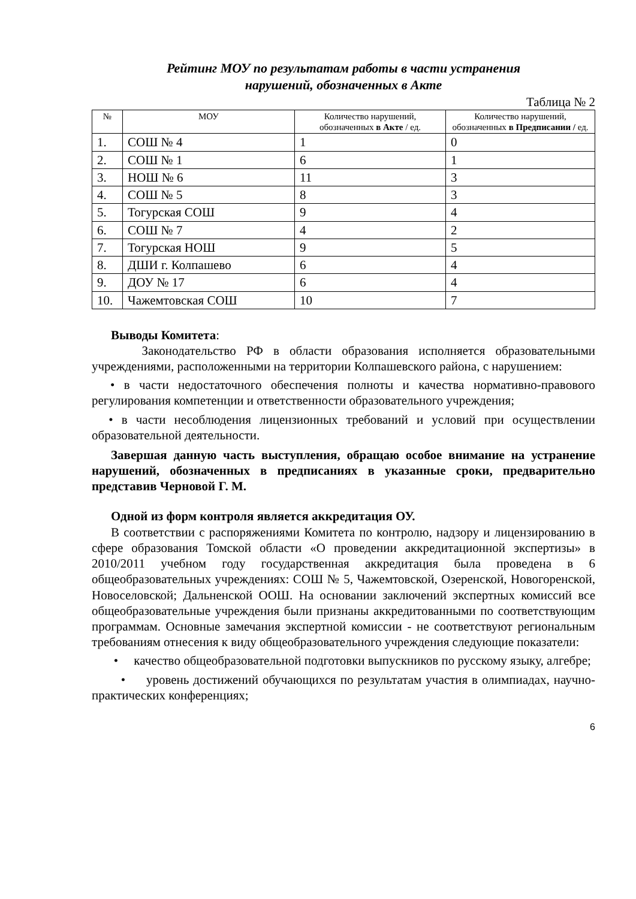Рейтинг МОУ по результатам работы в части устранения
нарушений, обозначенных в Акте
Таблица № 2
| № | МОУ | Количество нарушений, обозначенных в Акте / ед. | Количество нарушений, обозначенных в Предписании / ед. |
| --- | --- | --- | --- |
| 1. | СОШ № 4 | 1 | 0 |
| 2. | СОШ № 1 | 6 | 1 |
| 3. | НОШ № 6 | 11 | 3 |
| 4. | СОШ № 5 | 8 | 3 |
| 5. | Тогурская СОШ | 9 | 4 |
| 6. | СОШ № 7 | 4 | 2 |
| 7. | Тогурская НОШ | 9 | 5 |
| 8. | ДШИ г. Колпашево | 6 | 4 |
| 9. | ДОУ № 17 | 6 | 4 |
| 10. | Чажемтовская СОШ | 10 | 7 |
Выводы Комитета:
Законодательство РФ в области образования исполняется образовательными учреждениями, расположенными на территории Колпашевского района, с нарушением:
• в части недостаточного обеспечения полноты и качества нормативно-правового регулирования компетенции и ответственности образовательного учреждения;
• в части несоблюдения лицензионных требований и условий при осуществлении образовательной деятельности.
Завершая данную часть выступления, обращаю особое внимание на устранение нарушений, обозначенных в предписаниях в указанные сроки, предварительно представив Черновой Г. М.
Одной из форм контроля является аккредитация ОУ.
В соответствии с распоряжениями Комитета по контролю, надзору и лицензированию в сфере образования Томской области «О проведении аккредитационной экспертизы» в 2010/2011 учебном году государственная аккредитация была проведена в 6 общеобразовательных учреждениях: СОШ № 5, Чажемтовской, Озеренской, Новогоренской, Новоселовской; Дальненской ООШ. На основании заключений экспертных комиссий все общеобразовательные учреждения были признаны аккредитованными по соответствующим программам. Основные замечания экспертной комиссии - не соответствуют региональным требованиям отнесения к виду общеобразовательного учреждения следующие показатели:
• качество общеобразовательной подготовки выпускников по русскому языку, алгебре;
• уровень достижений обучающихся по результатам участия в олимпиадах, научно-практических конференциях;
6